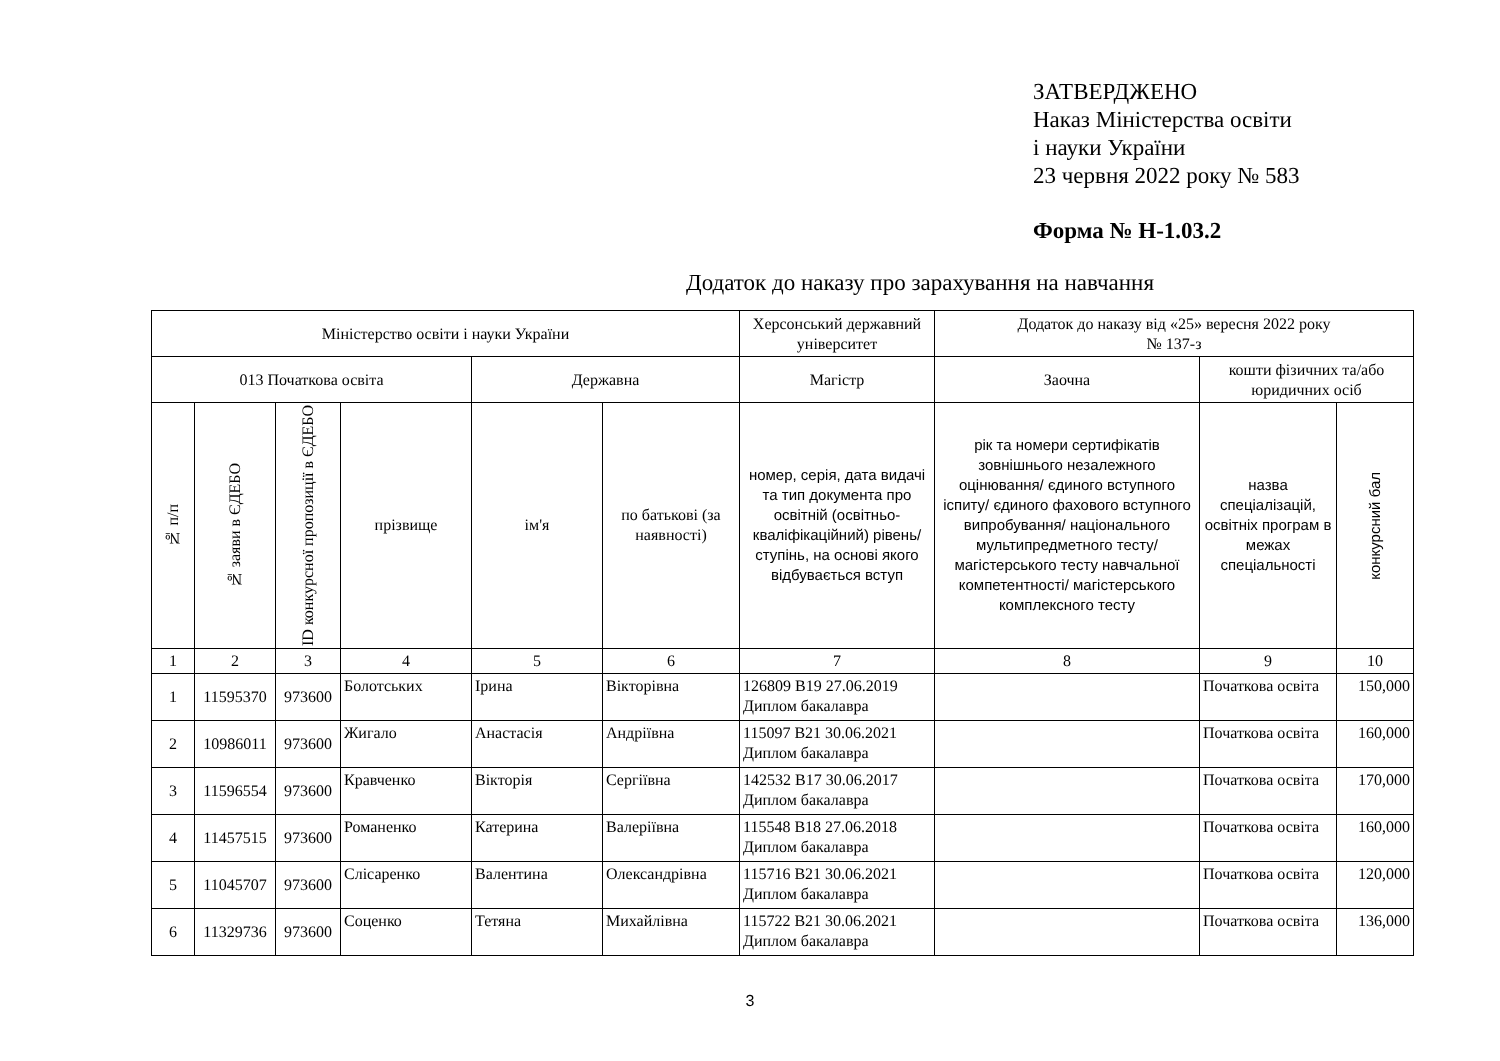ЗАТВЕРДЖЕНО
Наказ Міністерства освіти
і науки України
23 червня 2022 року № 583
Форма № Н-1.03.2
Додаток до наказу про зарахування на навчання
| Міністерство освіти і науки України | | | | | | Херсонський державний університет | Додаток до наказу від «25» вересня 2022 року № 137-з | | |
| --- | --- | --- | --- | --- | --- | --- | --- | --- | --- |
| 013 Початкова освіта | | | | Державна | | Магістр | Заочна | кошти фізичних та/або юридичних осіб | |
| № п/п | № заяви в ЄДЕБО | ID конкурсної пропозиції в ЄДЕБО | прізвище | ім'я | по батькові (за наявності) | номер, серія, дата видачі та тип документа про освітній (освітньо-кваліфікаційний) рівень/ступінь, на основі якого відбувається вступ | рік та номери сертифікатів зовнішнього незалежного оцінювання/ єдиного вступного іспиту/ єдиного фахового вступного випробування/ національного мультипредметного тесту/ магістерського тесту навчальної компетентності/ магістерського комплексного тесту | назва спеціалізацій, освітніх програм в межах спеціальності | конкурсний бал |
| 1 | 2 | 3 | 4 | 5 | 6 | 7 | 8 | 9 | 10 |
| 1 | 11595370 | 973600 | Болотських | Ірина | Вікторівна | 126809 B19 27.06.2019 Диплом бакалавра | | Початкова освіта | 150,000 |
| 2 | 10986011 | 973600 | Жигало | Анастасія | Андріївна | 115097 B21 30.06.2021 Диплом бакалавра | | Початкова освіта | 160,000 |
| 3 | 11596554 | 973600 | Кравченко | Вікторія | Сергіївна | 142532 B17 30.06.2017 Диплом бакалавра | | Початкова освіта | 170,000 |
| 4 | 11457515 | 973600 | Романенко | Катерина | Валеріївна | 115548 B18 27.06.2018 Диплом бакалавра | | Початкова освіта | 160,000 |
| 5 | 11045707 | 973600 | Слісаренко | Валентина | Олександрівна | 115716 B21 30.06.2021 Диплом бакалавра | | Початкова освіта | 120,000 |
| 6 | 11329736 | 973600 | Соценко | Тетяна | Михайлівна | 115722 B21 30.06.2021 Диплом бакалавра | | Початкова освіта | 136,000 |
3